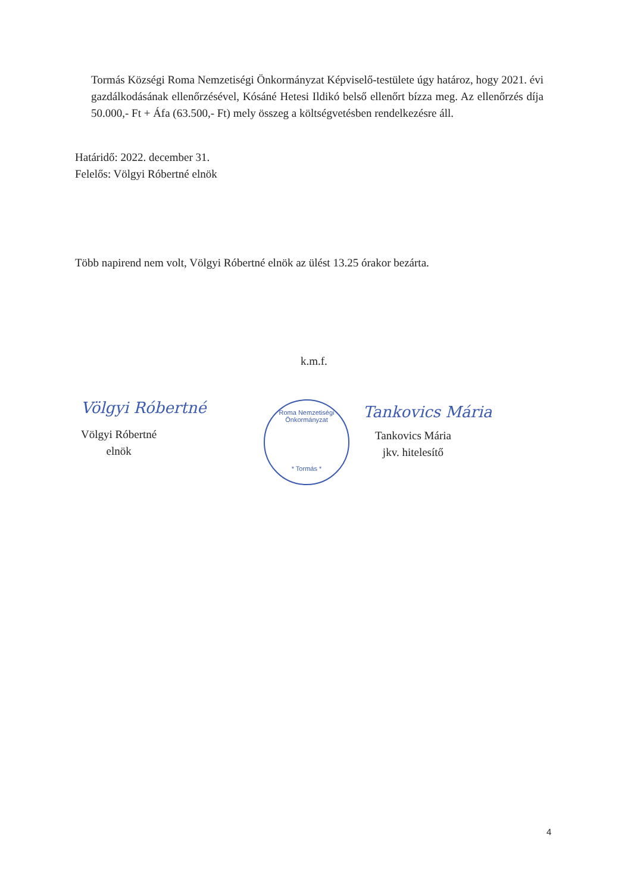Tormás Községi Roma Nemzetiségi Önkormányzat Képviselő-testülete úgy határoz, hogy 2021. évi gazdálkodásának ellenőrzésével, Kósáné Hetesi Ildikó belső ellenőrt bízza meg. Az ellenőrzés díja 50.000,- Ft + Áfa (63.500,- Ft) mely összeg a költségvetésben rendelkezésre áll.
Határidő: 2022. december 31.
Felelős: Völgyi Róbertné elnök
Több napirend nem volt, Völgyi Róbertné elnök az ülést 13.25 órakor bezárta.
k.m.f.
Völgyi Róbertné
Völgyi Róbertné
elnök
Roma Nemzetiségi Önkormányzat
* Tormás *
Tankovics Mária
Tankovics Mária
jkv. hitelesítő
4